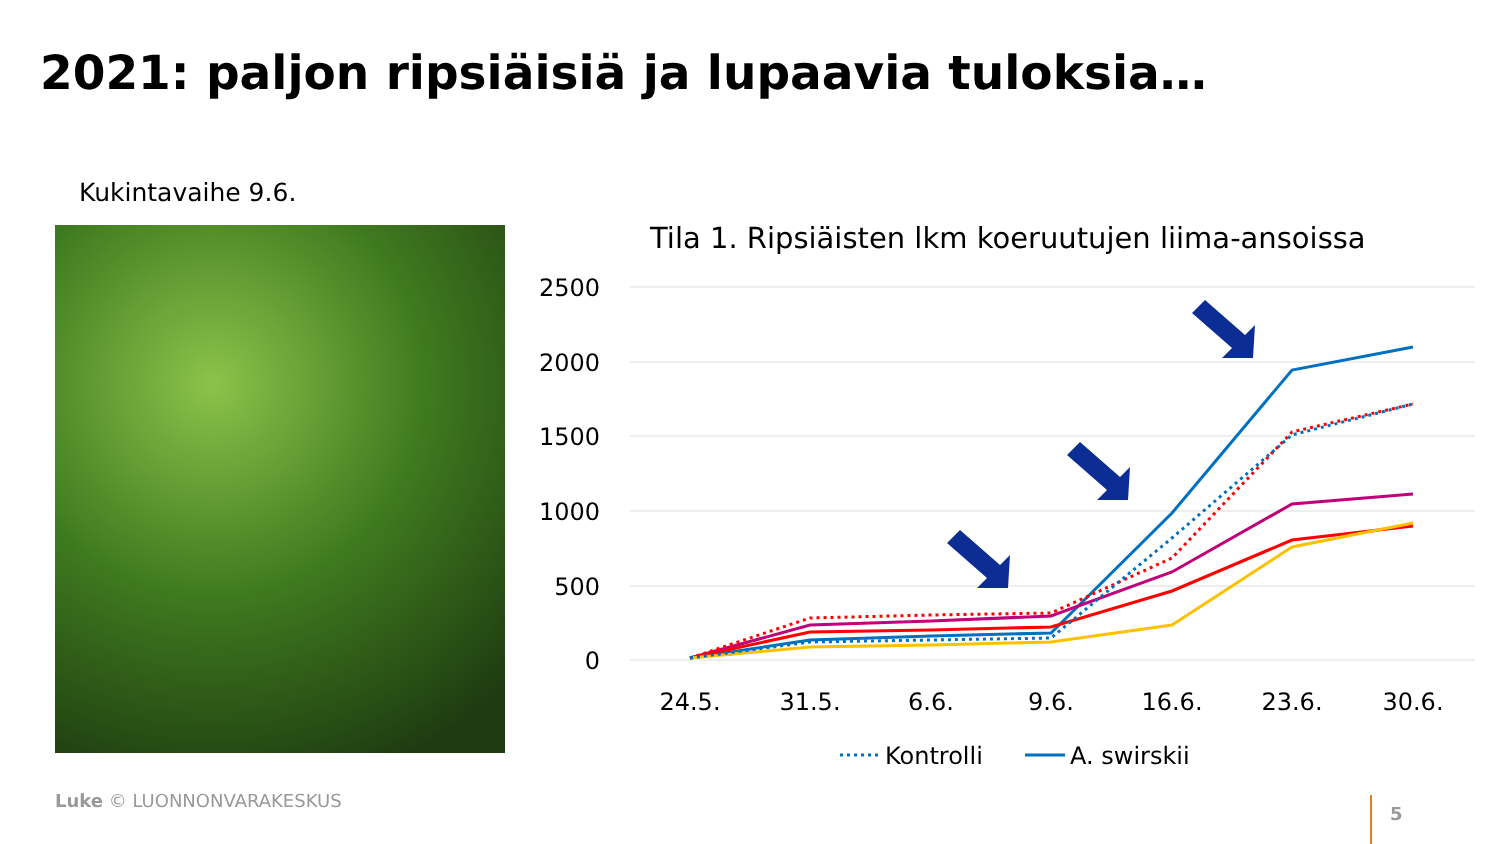2021: paljon ripsiäisiä ja lupaavia tuloksia…
Kukintavaihe 9.6.
Tila 1. Ripsiäisten lkm koeruutujen liima-ansoissa
2500
2000
1500
1000
500
0
24.5.
31.5.
6.6.
9.6.
16.6.
23.6.
30.6.
Kontrolli
A. swirskii
Luke © LUONNONVARAKESKUS 5